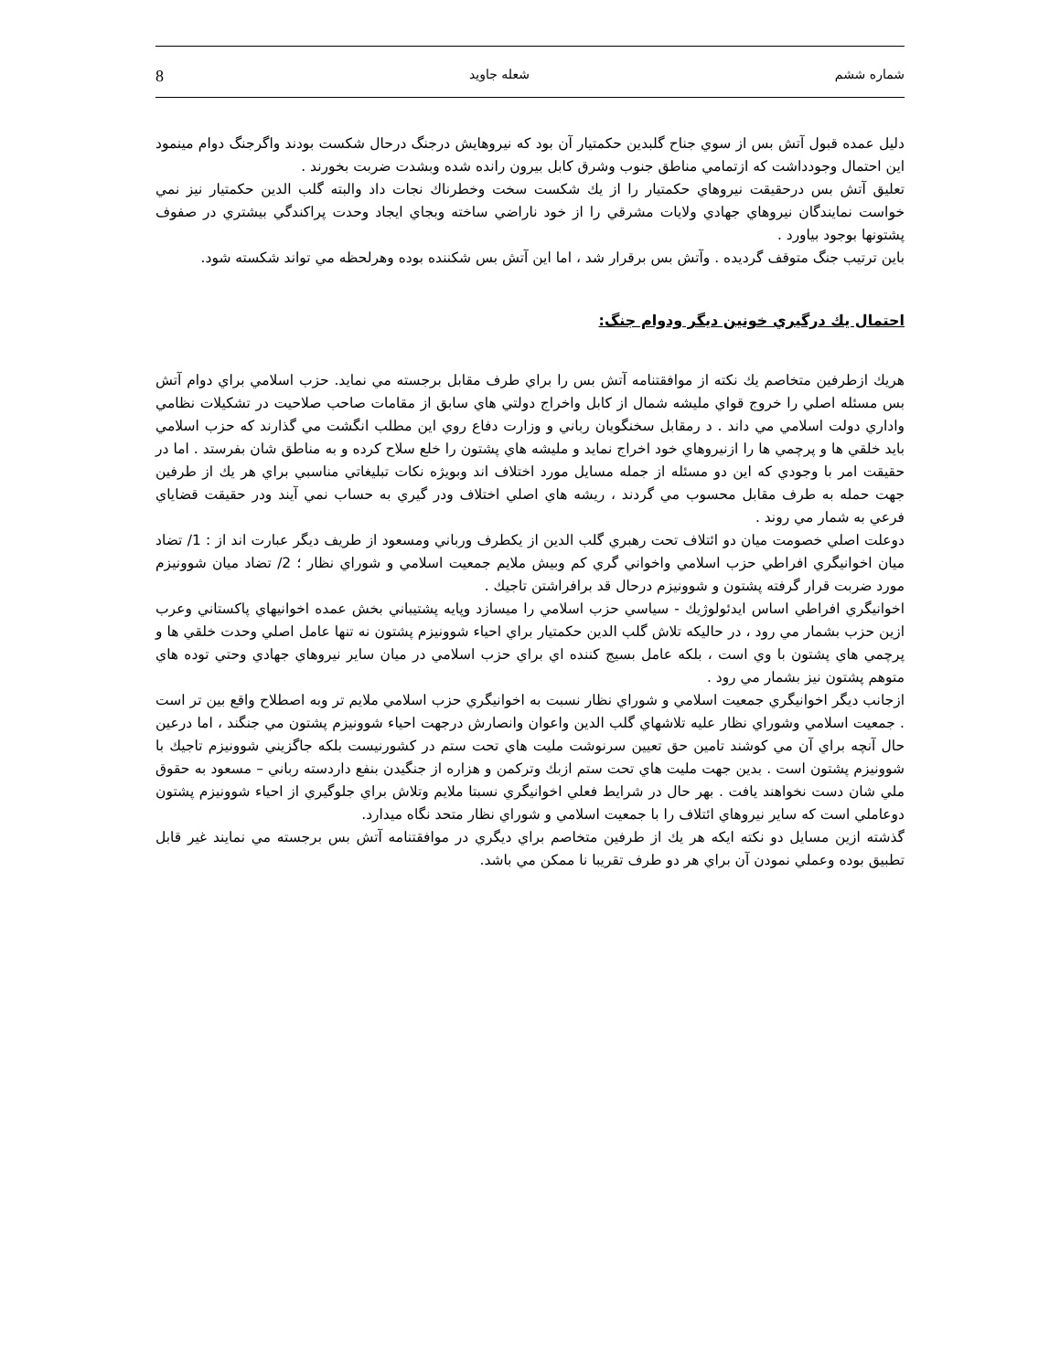شماره ششم شعله جاويد 8
دليل عمده قبول آتش بس از سوي جناح گلبدين حكمتيار آن بود كه نيروهايش درجنگ درحال شكست بودند واگرجنگ دوام مينمود اين احتمال وجودداشت كه ازتمامي مناطق جنوب وشرق كابل بيرون رانده شده وبشدت ضربت بخورند .
تعليق آتش بس درحقيقت نيروهاي حكمتيار را از يك شكست سخت وخطرناك نجات داد والبته گلب الدين حكمتيار نيز نمي خواست نمايندگان نيروهاي جهادي ولايات مشرقي را از خود ناراضي ساخته وبجاي ايجاد وحدت پراكندگي بيشتري در صفوف پشتونها بوجود بياورد .
باين ترتيب جنگ متوقف گرديده . وآتش بس برقرار شد ، اما اين آتش بس شكننده بوده وهرلحظه مي تواند شكسته شود.
احتمال يك درگيري خونين ديگر ودوام جنگ:
هريك ازطرفين متخاصم يك نكته از موافقتنامه آتش بس را براي طرف مقابل برجسته مي نمايد. حزب اسلامي براي دوام آتش بس مسئله اصلي را خروج قواي مليشه شمال از كابل واخراج دولتي هاي سابق از مقامات صاحب صلاحيت در تشكيلات نظامي واداري دولت اسلامي مي داند . د رمقابل سخنگويان رباني و وزارت دفاع روي اين مطلب انگشت مي گذارند كه حزب اسلامي بايد خلقي ها و پرچمي ها را ازنيروهاي خود اخراج نمايد و مليشه هاي پشتون را خلع سلاح كرده و به مناطق شان بفرستد . اما در حقيقت امر با وجودي كه اين دو مسئله از جمله مسايل مورد اختلاف اند وبويژه نكات تبليغاتي مناسبي براي هر يك از طرفين جهت حمله به طرف مقابل محسوب مي گردند ، ريشه هاي اصلي اختلاف ودر گيري به حساب نمي آيند ودر حقيقت قضاياي فرعي به شمار مي روند .
دوعلت اصلي خصومت ميان دو ائتلاف تحت رهبري گلب الدين از يكطرف ورباني ومسعود از طريف ديگر عبارت اند از : 1/ تضاد ميان اخوانيگري افراطي حزب اسلامي واخواني گري كم وبيش ملايم جمعيت اسلامي و شوراي نظار ؛ 2/ تضاد ميان شوونيزم مورد ضربت قرار گرفته پشتون و شوونيزم درحال قد برافراشتن تاجيك .
اخوانيگري افراطي اساس ايدئولوژيك - سياسي حزب اسلامي را ميسازد وپايه پشتيباني بخش عمده اخوانيهاي پاكستاني وعرب ازين حزب بشمار مي رود ، در حاليكه تلاش گلب الدين حكمتيار براي احياء شوونيزم پشتون نه تنها عامل اصلي وحدت خلقي ها و پرچمي هاي پشتون با وي است ، بلكه عامل بسيج كننده اي براي حزب اسلامي در ميان ساير نيروهاي جهادي وحتي توده هاي متوهم پشتون نيز بشمار مي رود .
ازجانب ديگر اخوانيگري جمعيت اسلامي و شوراي نظار نسبت به اخوانيگري حزب اسلامي ملايم تر وبه اصطلاح واقع بين تر است . جمعيت اسلامي وشوراي نظار عليه تلاشهاي گلب الدين واعوان وانصارش درجهت احياء شوونيزم پشتون مي جنگند ، اما درعين حال آنچه براي آن مي كوشند تامين حق تعيين سرنوشت مليت هاي تحت ستم در كشورنيست بلكه جاگزيني شوونيزم تاجيك با شوونيزم پشتون است . بدين جهت مليت هاي تحت ستم ازبك وتركمن و هزاره از جنگيدن بنفع داردسته رباني – مسعود به حقوق ملي شان دست نخواهند يافت . بهر حال در شرايط فعلي اخوانيگري نسبتا ملايم وتلاش براي جلوگيري از احياء شوونيزم پشتون دوعاملي است كه ساير نيروهاي ائتلاف را با جمعيت اسلامي و شوراي نظار متحد نگاه ميدارد.
گذشته ازين مسايل دو نكته ايكه هر يك از طرفين متخاصم براي ديگري در موافقتنامه آتش بس برجسته مي نمايند غير قابل تطبيق بوده وعملي نمودن آن براي هر دو طرف تقريبا نا ممكن مي باشد.